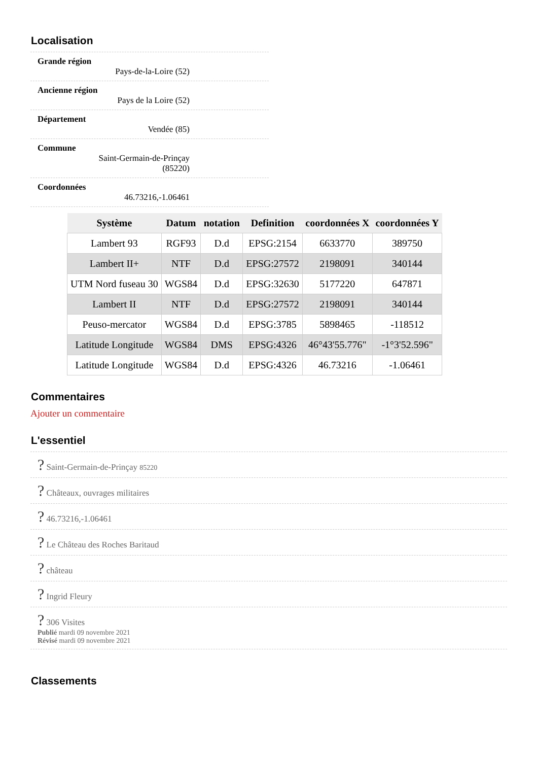Localisation
Grande région
Pays-de-la-Loire (52)
Ancienne région
Pays de la Loire (52)
Département
Vendée (85)
Commune
Saint-Germain-de-Prinçay (85220)
Coordonnées
46.73216,-1.06461
| Système | Datum | notation | Definition | coordonnées X | coordonnées Y |
| --- | --- | --- | --- | --- | --- |
| Lambert 93 | RGF93 | D.d | EPSG:2154 | 6633770 | 389750 |
| Lambert II+ | NTF | D.d | EPSG:27572 | 2198091 | 340144 |
| UTM Nord fuseau 30 | WGS84 | D.d | EPSG:32630 | 5177220 | 647871 |
| Lambert II | NTF | D.d | EPSG:27572 | 2198091 | 340144 |
| Peuso-mercator | WGS84 | D.d | EPSG:3785 | 5898465 | -118512 |
| Latitude Longitude | WGS84 | DMS | EPSG:4326 | 46°43'55.776" | -1°3'52.596" |
| Latitude Longitude | WGS84 | D.d | EPSG:4326 | 46.73216 | -1.06461 |
Commentaires
Ajouter un commentaire
L'essentiel
? Saint-Germain-de-Prinçay 85220
? Châteaux, ouvrages militaires
? 46.73216,-1.06461
? Le Château des Roches Baritaud
? château
? Ingrid Fleury
? 306 Visites
Publié mardi 09 novembre 2021
Révisé mardi 09 novembre 2021
Classements